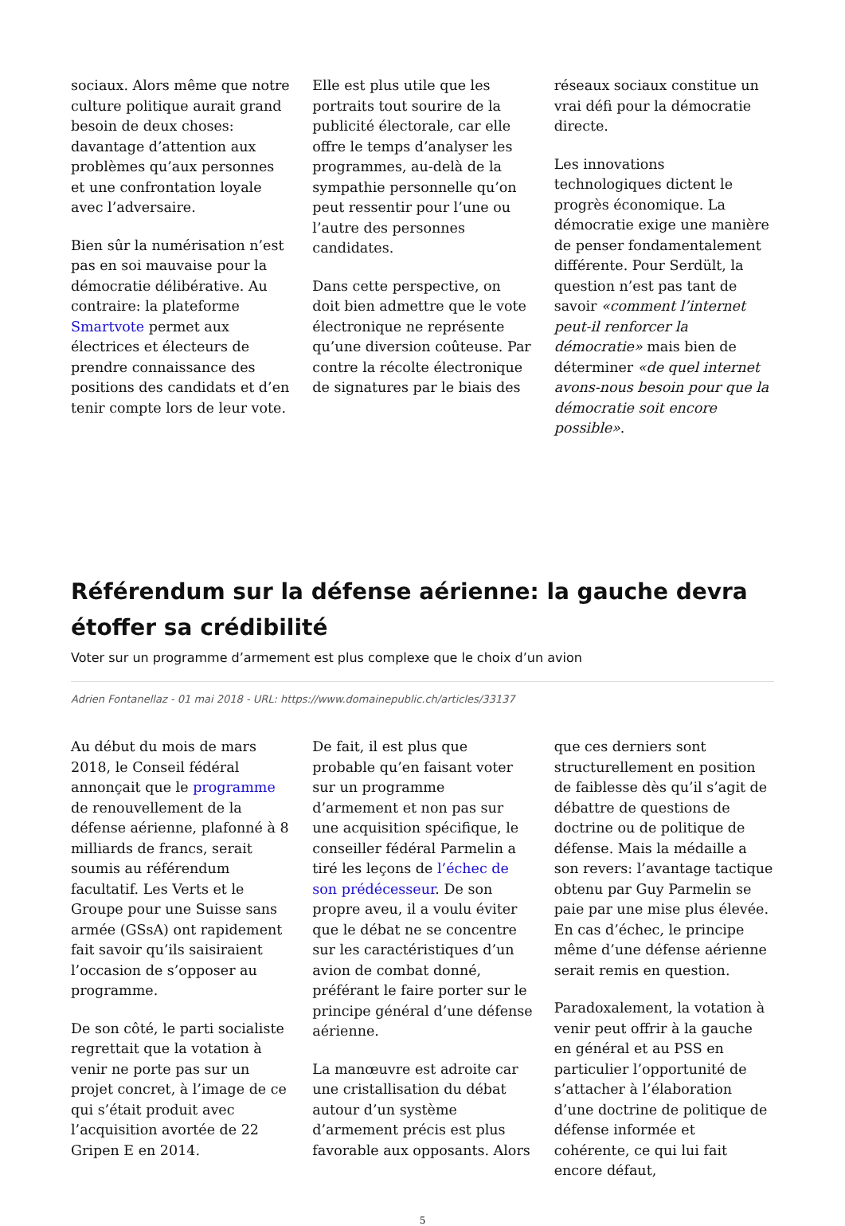sociaux. Alors même que notre culture politique aurait grand besoin de deux choses: davantage d’attention aux problèmes qu’aux personnes et une confrontation loyale avec l’adversaire.
Bien sûr la numérisation n’est pas en soi mauvaise pour la démocratie délibérative. Au contraire: la plateforme Smartvote permet aux électrices et électeurs de prendre connaissance des positions des candidats et d’en tenir compte lors de leur vote.
Elle est plus utile que les portraits tout sourire de la publicité électorale, car elle offre le temps d’analyser les programmes, au-delà de la sympathie personnelle qu’on peut ressentir pour l’une ou l’autre des personnes candidates.
Dans cette perspective, on doit bien admettre que le vote électronique ne représente qu’une diversion coûteuse. Par contre la récolte électronique de signatures par le biais des
réseaux sociaux constitue un vrai défi pour la démocratie directe.
Les innovations technologiques dictent le progrès économique. La démocratie exige une manière de penser fondamentalement différente. Pour Serdült, la question n’est pas tant de savoir «comment l’internet peut-il renforcer la démocratie» mais bien de déterminer «de quel internet avons-nous besoin pour que la démocratie soit encore possible».
Référendum sur la défense aérienne: la gauche devra étoffer sa crédibilité
Voter sur un programme d’armement est plus complexe que le choix d’un avion
Adrien Fontanellaz - 01 mai 2018 - URL: https://www.domainepublic.ch/articles/33137
Au début du mois de mars 2018, le Conseil fédéral annonçait que le programme de renouvellement de la défense aérienne, plafonné à 8 milliards de francs, serait soumis au référendum facultatif. Les Verts et le Groupe pour une Suisse sans armée (GSsA) ont rapidement fait savoir qu’ils saisiraient l’occasion de s’opposer au programme.
De son côté, le parti socialiste regrettait que la votation à venir ne porte pas sur un projet concret, à l’image de ce qui s’était produit avec l’acquisition avortée de 22 Gripen E en 2014.
De fait, il est plus que probable qu’en faisant voter sur un programme d’armement et non pas sur une acquisition spécifique, le conseiller fédéral Parmelin a tiré les leçons de l’échec de son prédécesseur. De son propre aveu, il a voulu éviter que le débat ne se concentre sur les caractéristiques d’un avion de combat donné, préférant le faire porter sur le principe général d’une défense aérienne.
La manœuvre est adroite car une cristallisation du débat autour d’un système d’armement précis est plus favorable aux opposants. Alors
que ces derniers sont structurellement en position de faiblesse dès qu’il s’agit de débattre de questions de doctrine ou de politique de défense. Mais la médaille a son revers: l’avantage tactique obtenu par Guy Parmelin se paie par une mise plus élevée. En cas d’échec, le principe même d’une défense aérienne serait remis en question.
Paradoxalement, la votation à venir peut offrir à la gauche en général et au PSS en particulier l’opportunité de s’attacher à l’élaboration d’une doctrine de politique de défense informée et cohérente, ce qui lui fait encore défaut,
5